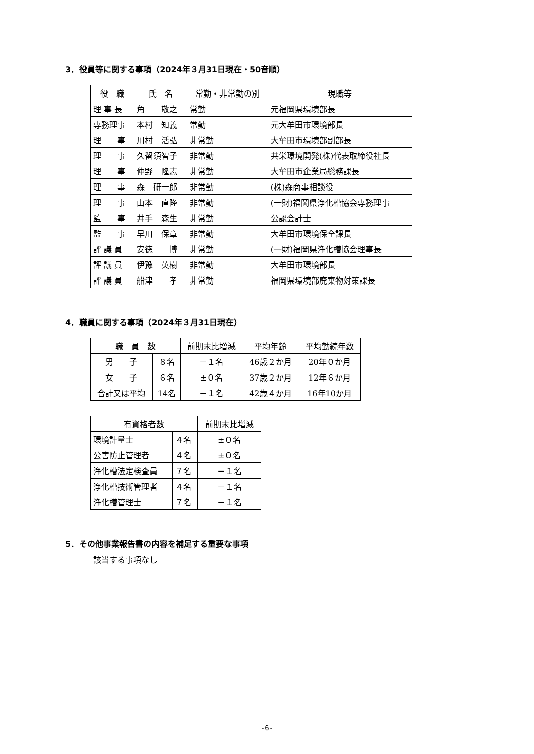3．役員等に関する事項（2024年３月31日現在・50音順）
| 役 職 | 氏 名 | 常勤・非常勤の別 | 現職等 |
| --- | --- | --- | --- |
| 理 事 長 | 角 敬之 | 常勤 | 元福岡県環境部長 |
| 専務理事 | 本村 知義 | 常勤 | 元大牟田市環境部長 |
| 理 事 | 川村 活弘 | 非常勤 | 大牟田市環境部副部長 |
| 理 事 | 久留須智子 | 非常勤 | 共栄環境開発(株)代表取締役社長 |
| 理 事 | 仲野 隆志 | 非常勤 | 大牟田市企業局総務課長 |
| 理 事 | 森 研一郎 | 非常勤 | (株)森商事相談役 |
| 理 事 | 山本 直隆 | 非常勤 | (一財)福岡県浄化槽協会専務理事 |
| 監 事 | 井手 森生 | 非常勤 | 公認会計士 |
| 監 事 | 早川 保章 | 非常勤 | 大牟田市環境保全課長 |
| 評 議 員 | 安徳 博 | 非常勤 | (一財)福岡県浄化槽協会理事長 |
| 評 議 員 | 伊豫 英樹 | 非常勤 | 大牟田市環境部長 |
| 評 議 員 | 船津 孝 | 非常勤 | 福岡県環境部廃棄物対策課長 |
4．職員に関する事項（2024年３月31日現在）
| 職 員 数 | | 前期末比増減 | 平均年齢 | 平均勤続年数 |
| --- | --- | --- | --- | --- |
| 男 子 | ８名 | －１名 | 46歳２か月 | 20年０か月 |
| 女 子 | ６名 | ±０名 | 37歳２か月 | 12年６か月 |
| 合計又は平均 | 14名 | －１名 | 42歳４か月 | 16年10か月 |
| 有資格者数 | | 前期末比増減 |
| --- | --- | --- |
| 環境計量士 | ４名 | ±０名 |
| 公害防止管理者 | ４名 | ±０名 |
| 浄化槽法定検査員 | ７名 | －１名 |
| 浄化槽技術管理者 | ４名 | －１名 |
| 浄化槽管理士 | ７名 | －１名 |
5．その他事業報告書の内容を補足する重要な事項
該当する事項なし
-6-